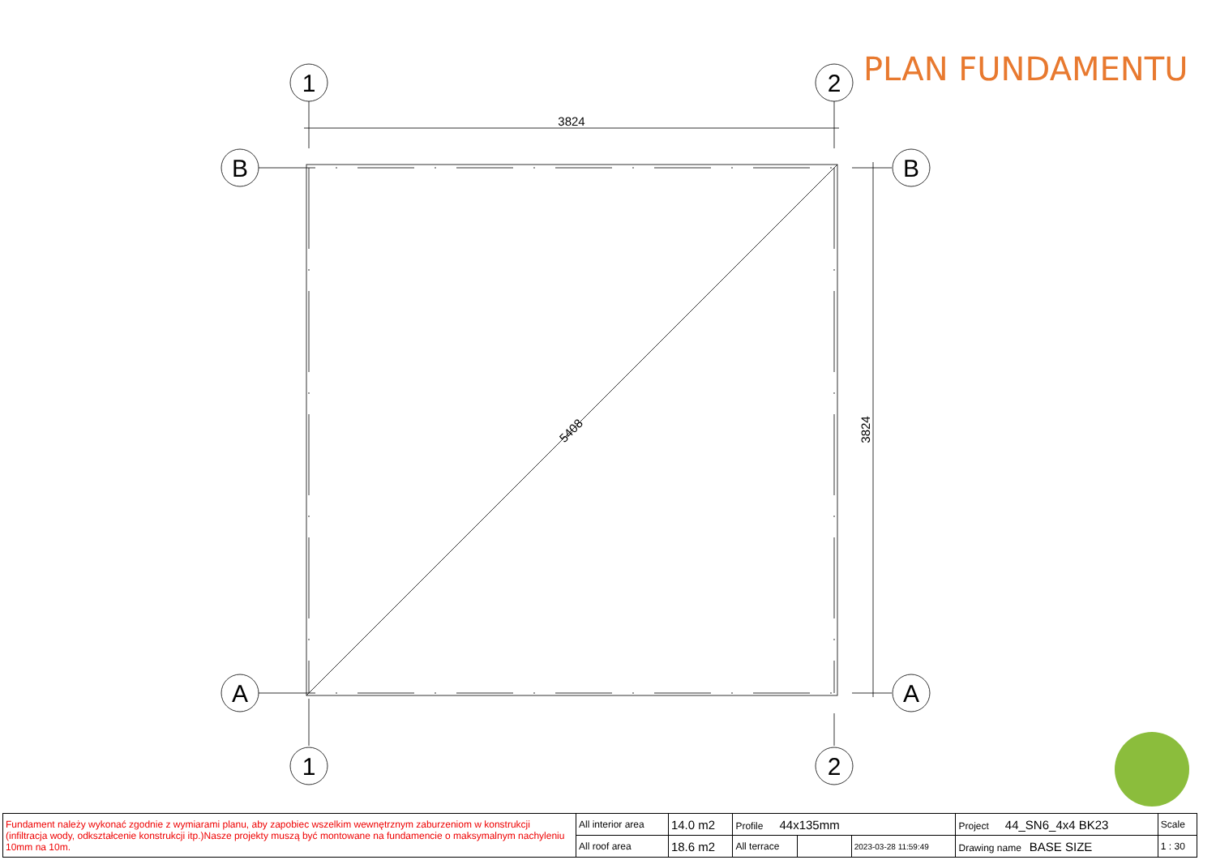1
2
1
2
B
B
A
A
3824
3824
5408
PLAN FUNDAMENTU
| Fundament należy wykonać zgodnie z wymiarami planu, aby zapobiec wszelkim wewnętrznym zaburzeniom w konstrukcji (infiltracja wody, odkształcenie konstrukcji itp.)Nasze projekty muszą być montowane na fundamencie o maksymalnym nachyleniu 10mm na 10m. | All interior area | 14.0 m2 | Profile 44x135mm | | | Project 44_SN6_4x4 BK23 | Scale |
| | All roof area | 18.6 m2 | All terrace | | 2023-03-28 11:59:49 | Drawing name BASE SIZE | 1 : 30 |